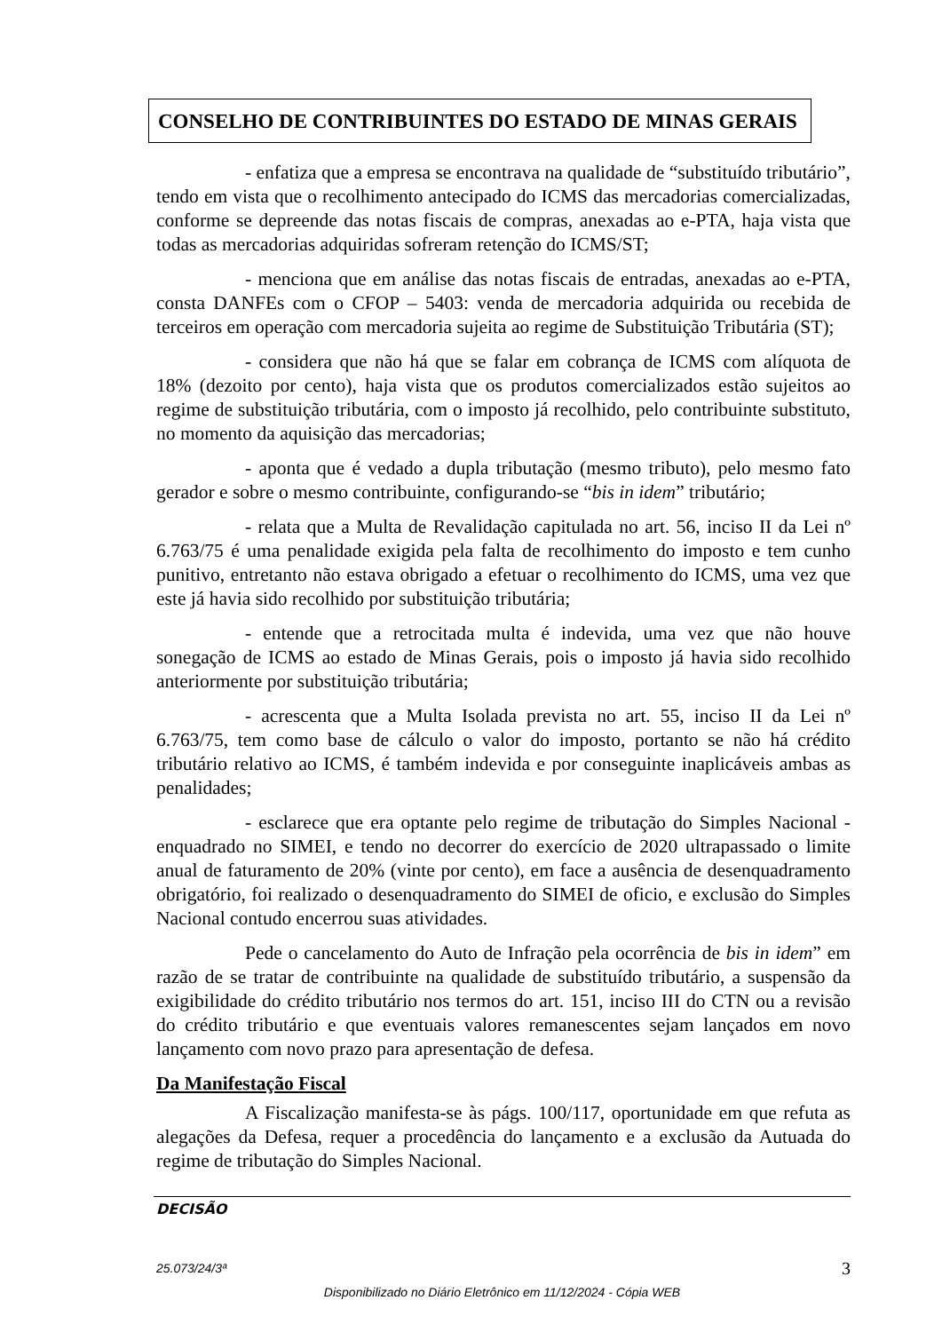CONSELHO DE CONTRIBUINTES DO ESTADO DE MINAS GERAIS
- enfatiza que a empresa se encontrava na qualidade de “substituído tributário”, tendo em vista que o recolhimento antecipado do ICMS das mercadorias comercializadas, conforme se depreende das notas fiscais de compras, anexadas ao e-PTA, haja vista que todas as mercadorias adquiridas sofreram retenção do ICMS/ST;
- menciona que em análise das notas fiscais de entradas, anexadas ao e-PTA, consta DANFEs com o CFOP – 5403: venda de mercadoria adquirida ou recebida de terceiros em operação com mercadoria sujeita ao regime de Substituição Tributária (ST);
- considera que não há que se falar em cobrança de ICMS com alíquota de 18% (dezoito por cento), haja vista que os produtos comercializados estão sujeitos ao regime de substituição tributária, com o imposto já recolhido, pelo contribuinte substituto, no momento da aquisição das mercadorias;
- aponta que é vedado a dupla tributação (mesmo tributo), pelo mesmo fato gerador e sobre o mesmo contribuinte, configurando-se “bis in idem” tributário;
- relata que a Multa de Revalidação capitulada no art. 56, inciso II da Lei nº 6.763/75 é uma penalidade exigida pela falta de recolhimento do imposto e tem cunho punitivo, entretanto não estava obrigado a efetuar o recolhimento do ICMS, uma vez que este já havia sido recolhido por substituição tributária;
- entende que a retrocitada multa é indevida, uma vez que não houve sonegação de ICMS ao estado de Minas Gerais, pois o imposto já havia sido recolhido anteriormente por substituição tributária;
- acrescenta que a Multa Isolada prevista no art. 55, inciso II da Lei nº 6.763/75, tem como base de cálculo o valor do imposto, portanto se não há crédito tributário relativo ao ICMS, é também indevida e por conseguinte inaplicáveis ambas as penalidades;
- esclarece que era optante pelo regime de tributação do Simples Nacional - enquadrado no SIMEI, e tendo no decorrer do exercício de 2020 ultrapassado o limite anual de faturamento de 20% (vinte por cento), em face a ausência de desenquadramento obrigatório, foi realizado o desenquadramento do SIMEI de oficio, e exclusão do Simples Nacional contudo encerrou suas atividades.
Pede o cancelamento do Auto de Infração pela ocorrência de bis in idem” em razão de se tratar de contribuinte na qualidade de substituído tributário, a suspensão da exigibilidade do crédito tributário nos termos do art. 151, inciso III do CTN ou a revisão do crédito tributário e que eventuais valores remanescentes sejam lançados em novo lançamento com novo prazo para apresentação de defesa.
Da Manifestação Fiscal
A Fiscalização manifesta-se às págs. 100/117, oportunidade em que refuta as alegações da Defesa, requer a procedência do lançamento e a exclusão da Autuada do regime de tributação do Simples Nacional.
DECISÃO
25.073/24/3ª 3
Disponibilizado no Diário Eletrônico em 11/12/2024 - Cópia WEB